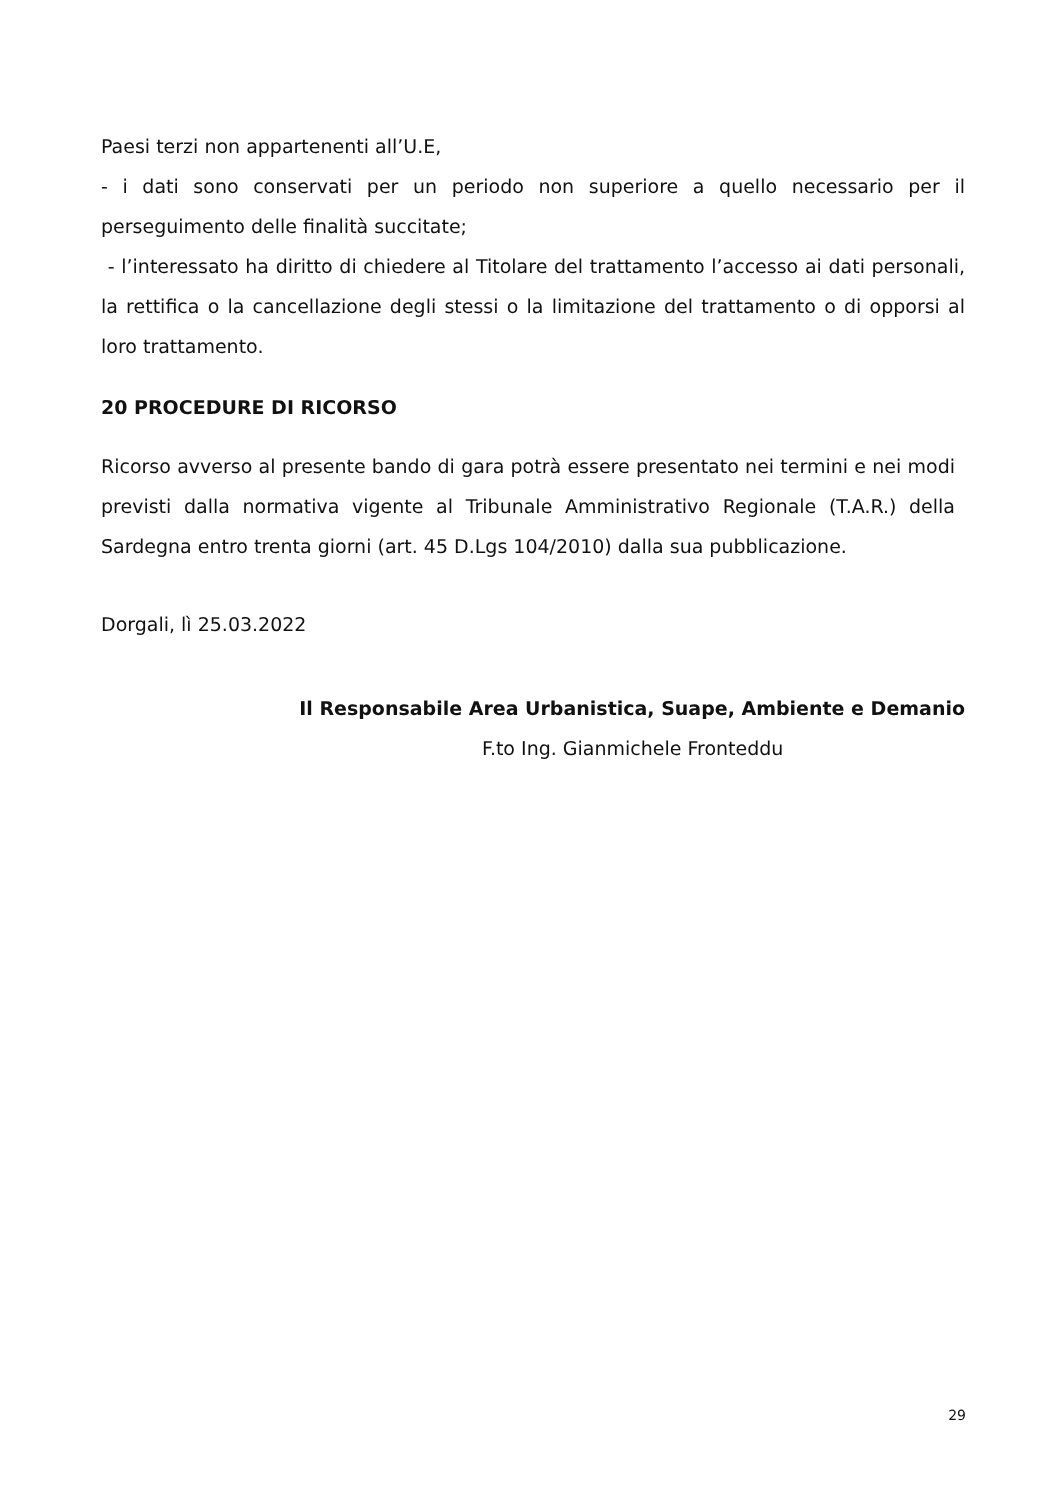Paesi terzi non appartenenti all’U.E,
- i dati sono conservati per un periodo non superiore a quello necessario per il perseguimento delle finalità succitate;
- l’interessato ha diritto di chiedere al Titolare del trattamento l’accesso ai dati personali, la rettifica o la cancellazione degli stessi o la limitazione del trattamento o di opporsi al loro trattamento.
20 PROCEDURE DI RICORSO
Ricorso avverso al presente bando di gara potrà essere presentato nei termini e nei modi previsti dalla normativa vigente al Tribunale Amministrativo Regionale (T.A.R.) della Sardegna entro trenta giorni (art. 45 D.Lgs 104/2010) dalla sua pubblicazione.
Dorgali, lì 25.03.2022
Il Responsabile Area Urbanistica, Suape, Ambiente e Demanio
F.to Ing. Gianmichele Fronteddu
29